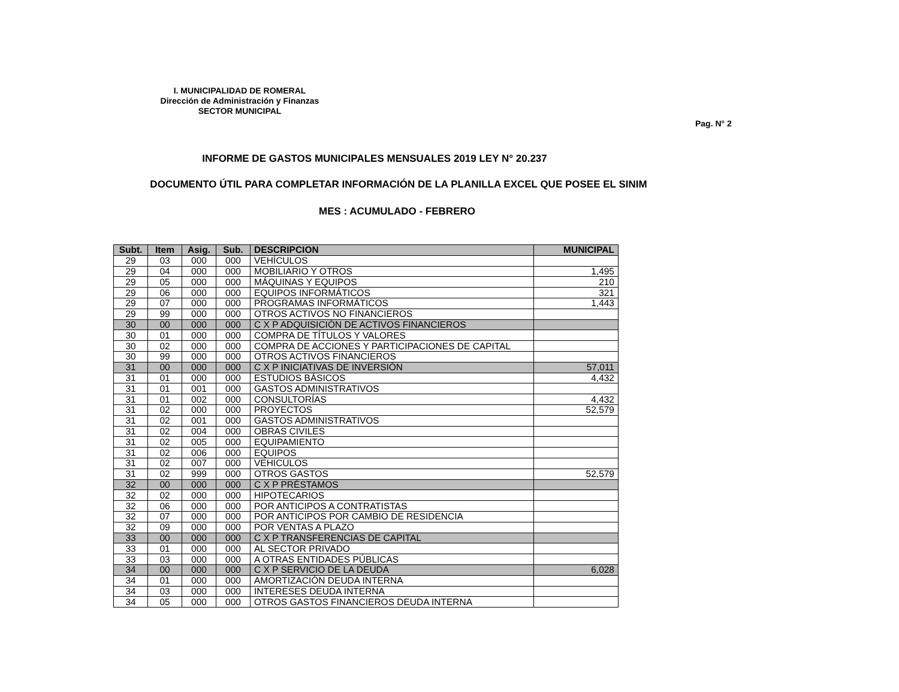I. MUNICIPALIDAD DE ROMERAL
Dirección de Administración y Finanzas
SECTOR MUNICIPAL
Pag. N° 2
INFORME DE GASTOS MUNICIPALES MENSUALES 2019 LEY N° 20.237
DOCUMENTO ÚTIL PARA COMPLETAR INFORMACIÓN DE LA PLANILLA EXCEL QUE POSEE EL SINIM
MES : ACUMULADO - FEBRERO
| Subt. | Item | Asig. | Sub. | DESCRIPCION | MUNICIPAL |
| --- | --- | --- | --- | --- | --- |
| 29 | 03 | 000 | 000 | VEHÍCULOS | |
| 29 | 04 | 000 | 000 | MOBILIARIO Y OTROS | 1,495 |
| 29 | 05 | 000 | 000 | MÁQUINAS Y EQUIPOS | 210 |
| 29 | 06 | 000 | 000 | EQUIPOS INFORMÁTICOS | 321 |
| 29 | 07 | 000 | 000 | PROGRAMAS INFORMÁTICOS | 1,443 |
| 29 | 99 | 000 | 000 | OTROS ACTIVOS NO FINANCIEROS | |
| 30 | 00 | 000 | 000 | C X P ADQUISICIÓN DE ACTIVOS FINANCIEROS | |
| 30 | 01 | 000 | 000 | COMPRA DE TÍTULOS Y VALORES | |
| 30 | 02 | 000 | 000 | COMPRA DE ACCIONES Y PARTICIPACIONES DE CAPITAL | |
| 30 | 99 | 000 | 000 | OTROS ACTIVOS FINANCIEROS | |
| 31 | 00 | 000 | 000 | C X P INICIATIVAS DE INVERSIÓN | 57,011 |
| 31 | 01 | 000 | 000 | ESTUDIOS BÁSICOS | 4,432 |
| 31 | 01 | 001 | 000 | GASTOS ADMINISTRATIVOS | |
| 31 | 01 | 002 | 000 | CONSULTORÍAS | 4,432 |
| 31 | 02 | 000 | 000 | PROYECTOS | 52,579 |
| 31 | 02 | 001 | 000 | GASTOS ADMINISTRATIVOS | |
| 31 | 02 | 004 | 000 | OBRAS CIVILES | |
| 31 | 02 | 005 | 000 | EQUIPAMIENTO | |
| 31 | 02 | 006 | 000 | EQUIPOS | |
| 31 | 02 | 007 | 000 | VEHICULOS | |
| 31 | 02 | 999 | 000 | OTROS GASTOS | 52,579 |
| 32 | 00 | 000 | 000 | C X P PRÉSTAMOS | |
| 32 | 02 | 000 | 000 | HIPOTECARIOS | |
| 32 | 06 | 000 | 000 | POR ANTICIPOS A CONTRATISTAS | |
| 32 | 07 | 000 | 000 | POR ANTICIPOS POR CAMBIO DE RESIDENCIA | |
| 32 | 09 | 000 | 000 | POR VENTAS A PLAZO | |
| 33 | 00 | 000 | 000 | C X P TRANSFERENCIAS DE CAPITAL | |
| 33 | 01 | 000 | 000 | AL SECTOR PRIVADO | |
| 33 | 03 | 000 | 000 | A OTRAS ENTIDADES PÚBLICAS | |
| 34 | 00 | 000 | 000 | C X P SERVICIO DE LA DEUDA | 6,028 |
| 34 | 01 | 000 | 000 | AMORTIZACIÓN DEUDA INTERNA | |
| 34 | 03 | 000 | 000 | INTERESES DEUDA INTERNA | |
| 34 | 05 | 000 | 000 | OTROS GASTOS FINANCIEROS DEUDA INTERNA | |